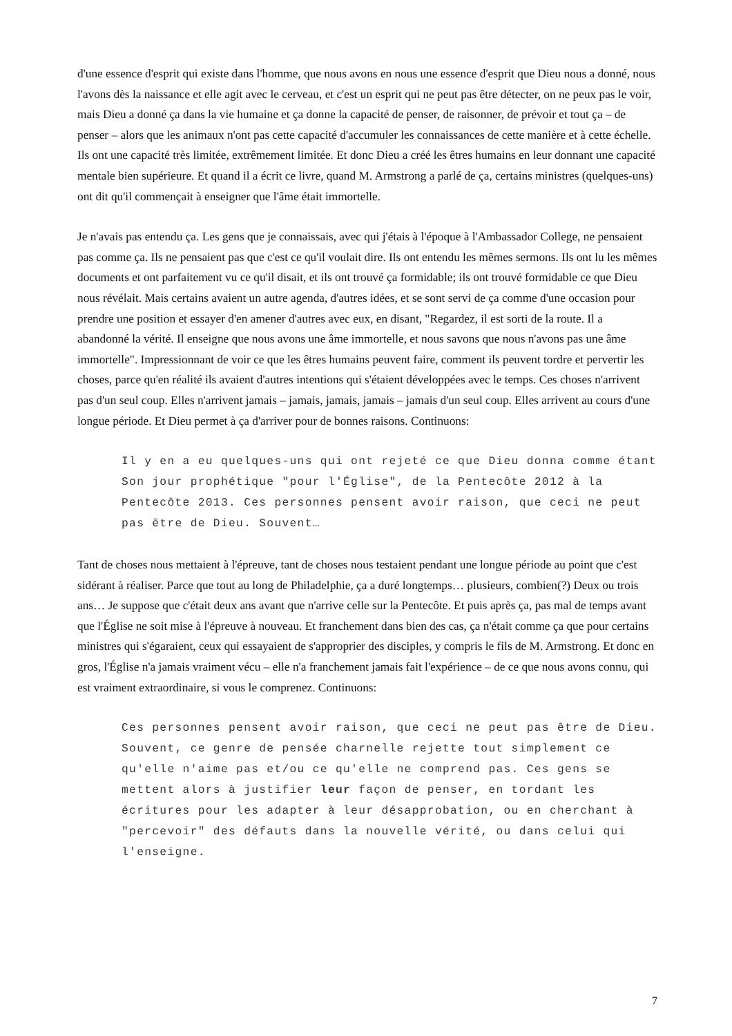d'une essence d'esprit qui existe dans l'homme, que nous avons en nous une essence d'esprit que Dieu nous a donné, nous l'avons dès la naissance et elle agit avec le cerveau, et c'est un esprit qui ne peut pas être détecter, on ne peux pas le voir, mais Dieu a donné ça dans la vie humaine et ça donne la capacité de penser, de raisonner, de prévoir et tout ça – de penser – alors que les animaux n'ont pas cette capacité d'accumuler les connaissances de cette manière et à cette échelle. Ils ont une capacité très limitée, extrêmement limitée. Et donc Dieu a créé les êtres humains en leur donnant une capacité mentale bien supérieure. Et quand il a écrit ce livre, quand M. Armstrong a parlé de ça, certains ministres (quelques-uns) ont dit qu'il commençait à enseigner que l'âme était immortelle.
Je n'avais pas entendu ça. Les gens que je connaissais, avec qui j'étais à l'époque à l'Ambassador College, ne pensaient pas comme ça. Ils ne pensaient pas que c'est ce qu'il voulait dire. Ils ont entendu les mêmes sermons. Ils ont lu les mêmes documents et ont parfaitement vu ce qu'il disait, et ils ont trouvé ça formidable; ils ont trouvé formidable ce que Dieu nous révélait. Mais certains avaient un autre agenda, d'autres idées, et se sont servi de ça comme d'une occasion pour prendre une position et essayer d'en amener d'autres avec eux, en disant, "Regardez, il est sorti de la route. Il a abandonné la vérité. Il enseigne que nous avons une âme immortelle, et nous savons que nous n'avons pas une âme immortelle". Impressionnant de voir ce que les êtres humains peuvent faire, comment ils peuvent tordre et pervertir les choses, parce qu'en réalité ils avaient d'autres intentions qui s'étaient développées avec le temps. Ces choses n'arrivent pas d'un seul coup. Elles n'arrivent jamais – jamais, jamais, jamais – jamais d'un seul coup. Elles arrivent au cours d'une longue période. Et Dieu permet à ça d'arriver pour de bonnes raisons. Continuons:
Il y en a eu quelques-uns qui ont rejeté ce que Dieu donna comme étant Son jour prophétique "pour l'Église", de la Pentecôte 2012 à la Pentecôte 2013. Ces personnes pensent avoir raison, que ceci ne peut pas être de Dieu. Souvent…
Tant de choses nous mettaient à l'épreuve, tant de choses nous testaient pendant une longue période au point que c'est sidérant à réaliser. Parce que tout au long de Philadelphie, ça a duré longtemps… plusieurs, combien(?) Deux ou trois ans… Je suppose que c'était deux ans avant que n'arrive celle sur la Pentecôte. Et puis après ça, pas mal de temps avant que l'Église ne soit mise à l'épreuve à nouveau. Et franchement dans bien des cas, ça n'était comme ça que pour certains ministres qui s'égaraient, ceux qui essayaient de s'approprier des disciples, y compris le fils de M. Armstrong. Et donc en gros, l'Église n'a jamais vraiment vécu – elle n'a franchement jamais fait l'expérience – de ce que nous avons connu, qui est vraiment extraordinaire, si vous le comprenez. Continuons:
Ces personnes pensent avoir raison, que ceci ne peut pas être de Dieu. Souvent, ce genre de pensée charnelle rejette tout simplement ce qu'elle n'aime pas et/ou ce qu'elle ne comprend pas. Ces gens se mettent alors à justifier leur façon de penser, en tordant les écritures pour les adapter à leur désapprobation, ou en cherchant à "percevoir" des défauts dans la nouvelle vérité, ou dans celui qui l'enseigne.
7